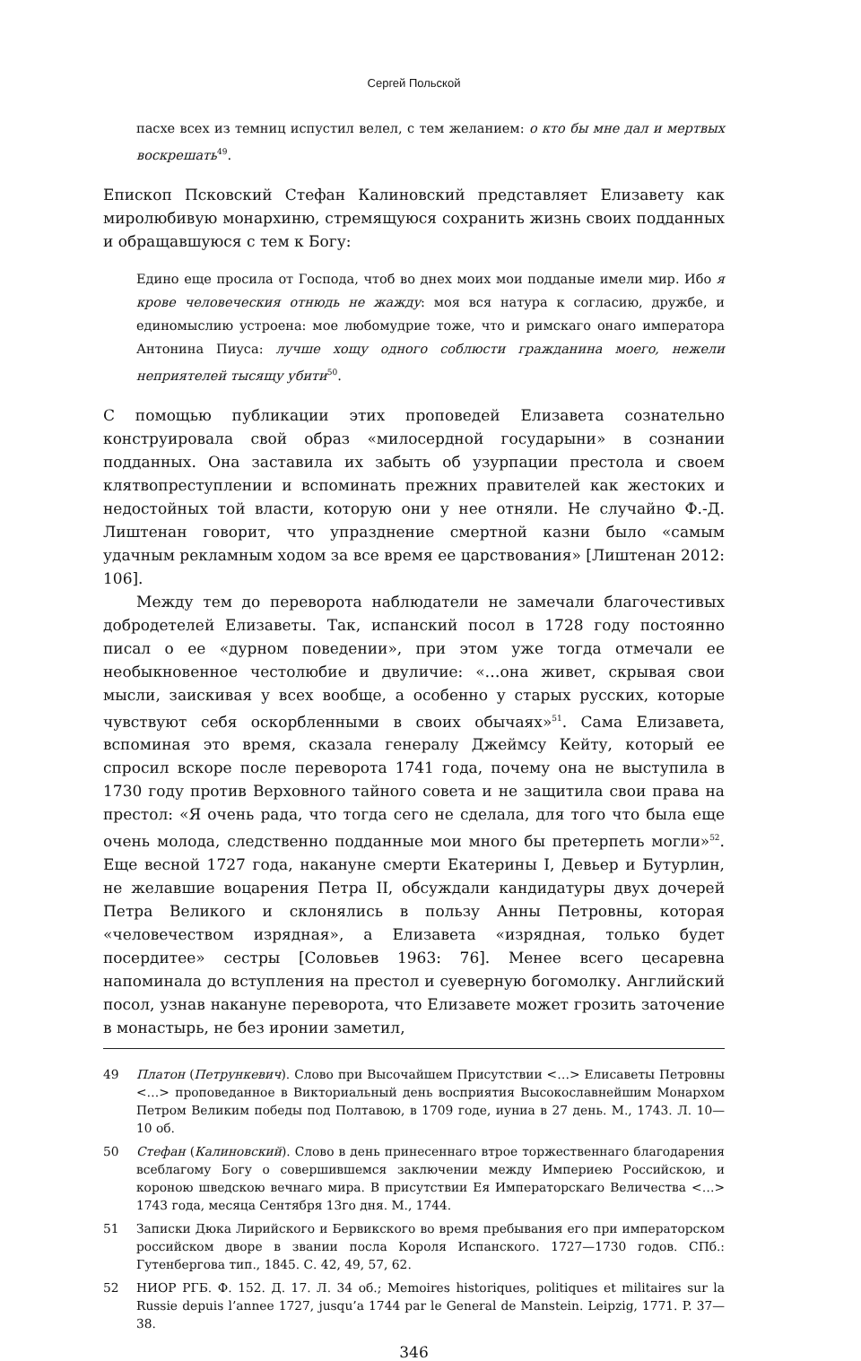Сергей Польской
пасхе всех из темниц испустил велел, с тем желанием: о кто бы мне дал и мертвых воскрешать<sup>49</sup>.
Епископ Псковский Стефан Калиновский представляет Елизавету как миролюбивую монархиню, стремящуюся сохранить жизнь своих подданных и обращавшуюся с тем к Богу:
Едино еще просила от Господа, чтоб во днех моих мои подданые имели мир. Ибо я крове человеческия отнюдь не жажду: моя вся натура к согласию, дружбе, и единомыслию устроена: мое любомудрие тоже, что и римскаго онаго императора Антонина Пиуса: лучше хощу одного соблюсти гражданина моего, нежели неприятелей тысящу убити<sup>50</sup>.
С помощью публикации этих проповедей Елизавета сознательно конструировала свой образ «милосердной государыни» в сознании подданных. Она заставила их забыть об узурпации престола и своем клятвопреступлении и вспоминать прежних правителей как жестоких и недостойных той власти, которую они у нее отняли. Не случайно Ф.-Д. Лиштенан говорит, что упразднение смертной казни было «самым удачным рекламным ходом за все время ее царствования» [Лиштенан 2012: 106].
Между тем до переворота наблюдатели не замечали благочестивых добродетелей Елизаветы. Так, испанский посол в 1728 году постоянно писал о ее «дурном поведении», при этом уже тогда отмечали ее необыкновенное честолюбие и двуличие: «…она живет, скрывая свои мысли, заискивая у всех вообще, а особенно у старых русских, которые чувствуют себя оскорбленными в своих обычаях»<sup>51</sup>. Сама Елизавета, вспоминая это время, сказала генералу Джеймсу Кейту, который ее спросил вскоре после переворота 1741 года, почему она не выступила в 1730 году против Верховного тайного совета и не защитила свои права на престол: «Я очень рада, что тогда сего не сделала, для того что была еще очень молода, следственно подданные мои много бы претерпеть могли»<sup>52</sup>. Еще весной 1727 года, накануне смерти Екатерины I, Девьер и Бутурлин, не желавшие воцарения Петра II, обсуждали кандидатуры двух дочерей Петра Великого и склонялись в пользу Анны Петровны, которая «человечеством изрядная», а Елизавета «изрядная, только будет посердитее» сестры [Соловьев 1963: 76]. Менее всего цесаревна напоминала до вступления на престол и суеверную богомолку. Английский посол, узнав накануне переворота, что Елизавете может грозить заточение в монастырь, не без иронии заметил,
49 Платон (Петрункевич). Слово при Высочайшем Присутствии <…> Елисаветы Петровны <…> проповеданное в Викториальный день восприятия Высокославнейшим Монархом Петром Великим победы под Полтавою, в 1709 годе, иуниа в 27 день. М., 1743. Л. 10—10 об.
50 Стефан (Калиновский). Слово в день принесеннаго втрое торжественнаго благодарения всеблагому Богу о совершившемся заключении между Империею Российскою, и короною шведскою вечнаго мира. В присутствии Ея Императорскаго Величества <…> 1743 года, месяца Сентября 13го дня. М., 1744.
51 Записки Дюка Лирийского и Бервикского во время пребывания его при императорском российском дворе в звании посла Короля Испанского. 1727—1730 годов. СПб.: Гутенбергова тип., 1845. С. 42, 49, 57, 62.
52 НИОР РГБ. Ф. 152. Д. 17. Л. 34 об.; Memoires historiques, politiques et militaires sur la Russie depuis l’annee 1727, jusqu’a 1744 par le General de Manstein. Leipzig, 1771. P. 37—38.
346